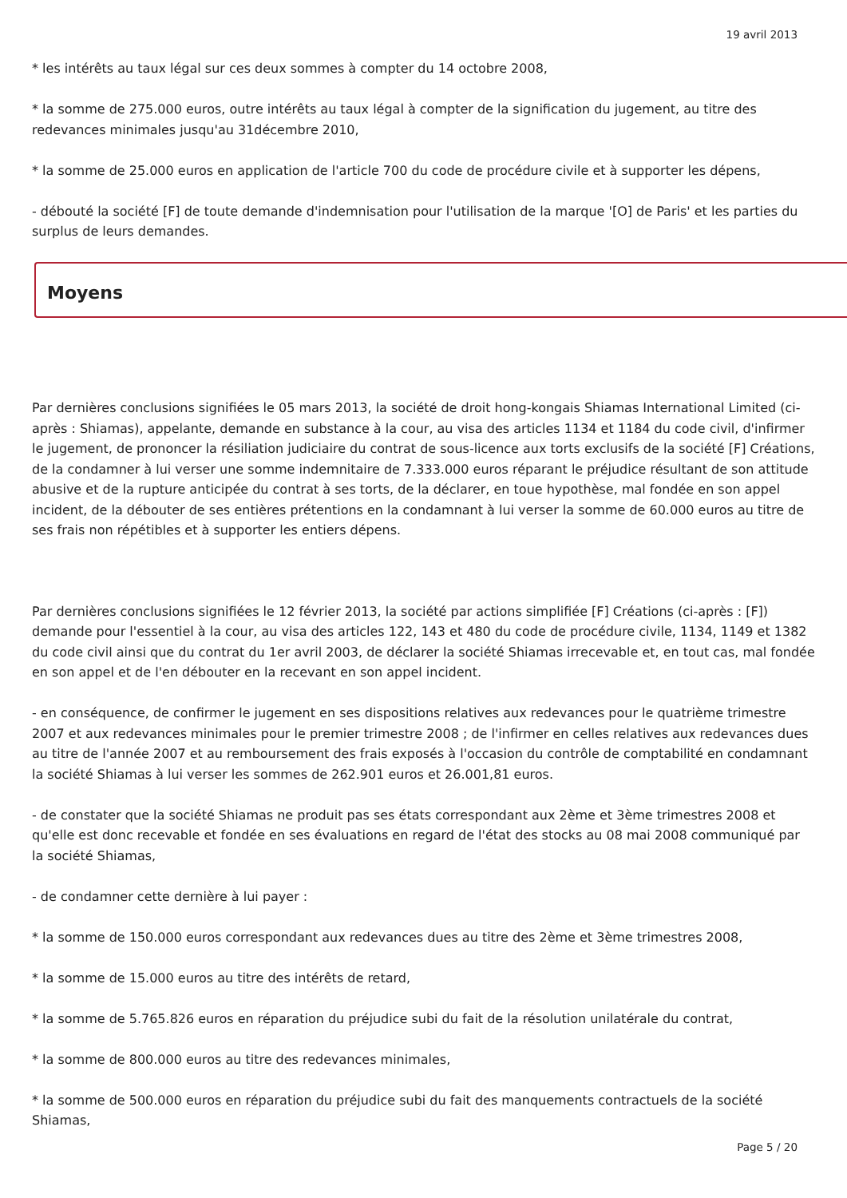19 avril 2013
* les intérêts au taux légal sur ces deux sommes à compter du 14 octobre 2008,
* la somme de 275.000 euros, outre intérêts au taux légal à compter de la signification du jugement, au titre des redevances minimales jusqu'au 31décembre 2010,
* la somme de 25.000 euros en application de l'article 700 du code de procédure civile et à supporter les dépens,
- débouté la société [F] de toute demande d'indemnisation pour l'utilisation de la marque '[O] de Paris' et les parties du surplus de leurs demandes.
Moyens
Par dernières conclusions signifiées le 05 mars 2013, la société de droit hong-kongais Shiamas International Limited (ci-après : Shiamas), appelante, demande en substance à la cour, au visa des articles 1134 et 1184 du code civil, d'infirmer le jugement, de prononcer la résiliation judiciaire du contrat de sous-licence aux torts exclusifs de la société [F] Créations, de la condamner à lui verser une somme indemnitaire de 7.333.000 euros réparant le préjudice résultant de son attitude abusive et de la rupture anticipée du contrat à ses torts, de la déclarer, en toue hypothèse, mal fondée en son appel incident, de la débouter de ses entières prétentions en la condamnant à lui verser la somme de 60.000 euros au titre de ses frais non répétibles et à supporter les entiers dépens.
Par dernières conclusions signifiées le 12 février 2013, la société par actions simplifiée [F] Créations (ci-après : [F]) demande pour l'essentiel à la cour, au visa des articles 122, 143 et 480 du code de procédure civile, 1134, 1149 et 1382 du code civil ainsi que du contrat du 1er avril 2003, de déclarer la société Shiamas irrecevable et, en tout cas, mal fondée en son appel et de l'en débouter en la recevant en son appel incident.
- en conséquence, de confirmer le jugement en ses dispositions relatives aux redevances pour le quatrième trimestre 2007 et aux redevances minimales pour le premier trimestre 2008 ; de l'infirmer en celles relatives aux redevances dues au titre de l'année 2007 et au remboursement des frais exposés à l'occasion du contrôle de comptabilité en condamnant la société Shiamas à lui verser les sommes de 262.901 euros et 26.001,81 euros.
- de constater que la société Shiamas ne produit pas ses états correspondant aux 2ème et 3ème trimestres 2008 et qu'elle est donc recevable et fondée en ses évaluations en regard de l'état des stocks au 08 mai 2008 communiqué par la société Shiamas,
- de condamner cette dernière à lui payer :
* la somme de 150.000 euros correspondant aux redevances dues au titre des 2ème et 3ème trimestres 2008,
* la somme de 15.000 euros au titre des intérêts de retard,
* la somme de 5.765.826 euros en réparation du préjudice subi du fait de la résolution unilatérale du contrat,
* la somme de 800.000 euros au titre des redevances minimales,
* la somme de 500.000 euros en réparation du préjudice subi du fait des manquements contractuels de la société Shiamas,
Page 5 / 20